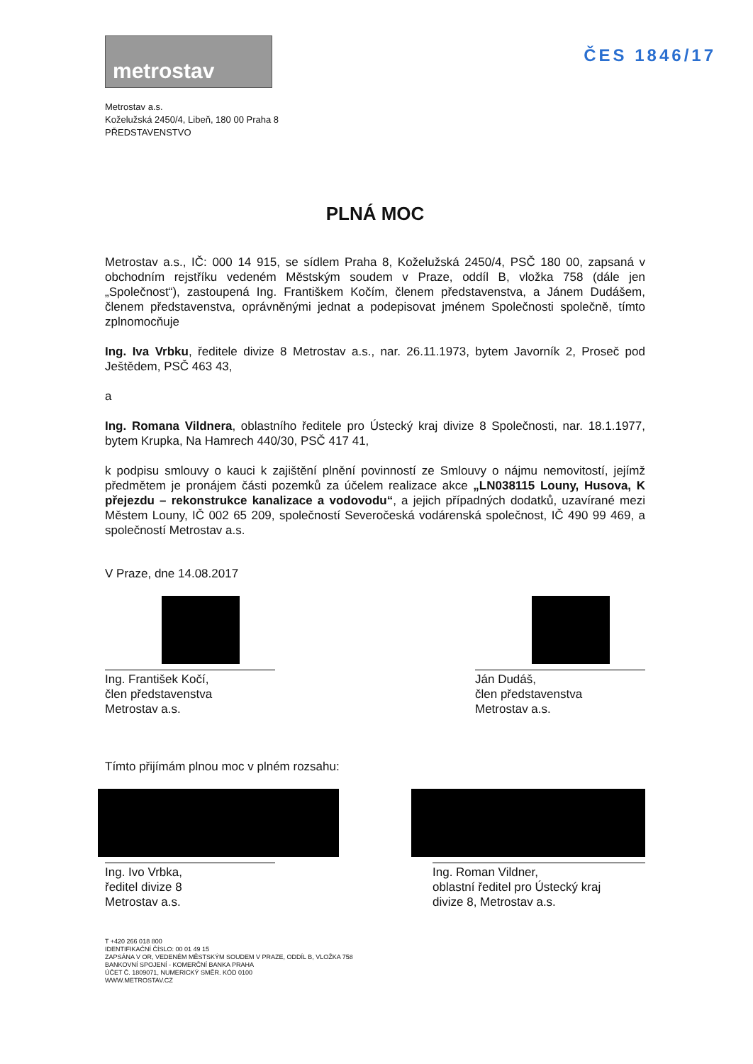metrostav
ČES 1846/17
Metrostav a.s.
Koželužská 2450/4, Libeň, 180 00 Praha 8
PŘEDSTAVENSTVO
PLNÁ MOC
Metrostav a.s., IČ: 000 14 915, se sídlem Praha 8, Koželužská 2450/4, PSČ 180 00, zapsaná v obchodním rejstříku vedeném Městským soudem v Praze, oddíl B, vložka 758 (dále jen „Společnost“), zastoupená Ing. Františkem Kočím, členem představenstva, a Jánem Dudášem, členem představenstva, oprávněnými jednat a podepisovat jménem Společnosti společně, tímto zplnomocňuje
Ing. Iva Vrbku, ředitele divize 8 Metrostav a.s., nar. 26.11.1973, bytem Javorník 2, Proseč pod Ještědem, PSČ 463 43,
a
Ing. Romana Vildnera, oblastního ředitele pro Ústecký kraj divize 8 Společnosti, nar. 18.1.1977, bytem Krupka, Na Hamrech 440/30, PSČ 417 41,
k podpisu smlouvy o kauci k zajištění plnění povinností ze Smlouvy o nájmu nemovitostí, jejímž předmětem je pronájem části pozemků za účelem realizace akce „LN038115 Louny, Husova, K přejezdu – rekonstrukce kanalizace a vodovodu“, a jejich případných dodatků, uzavírané mezi Městem Louny, IČ 002 65 209, společností Severočeská vodárenská společnost, IČ 490 99 469, a společností Metrostav a.s.
V Praze, dne 14.08.2017
Ing. František Kočí,
člen představenstva
Metrostav a.s.
Ján Dudáš,
člen představenstva
Metrostav a.s.
Tímto přijímám plnou moc v plném rozsahu:
Ing. Ivo Vrbka,
ředitel divize 8
Metrostav a.s.
Ing. Roman Vildner,
oblastní ředitel pro Ústecký kraj
divize 8, Metrostav a.s.
T +420 266 018 800
IDENTIFIKAČNÍ ČÍSLO: 00 01 49 15
ZAPSÁNA V OR, VEDENÉM MĚSTSKÝM SOUDEM V PRAZE, ODDÍL B, VLOŽKA 758
BANKOVNÍ SPOJENÍ - KOMERČNÍ BANKA PRAHA
ÚČET Č. 1809071, NUMERICKÝ SMĚR. KÓD 0100
WWW.METROSTAV.CZ